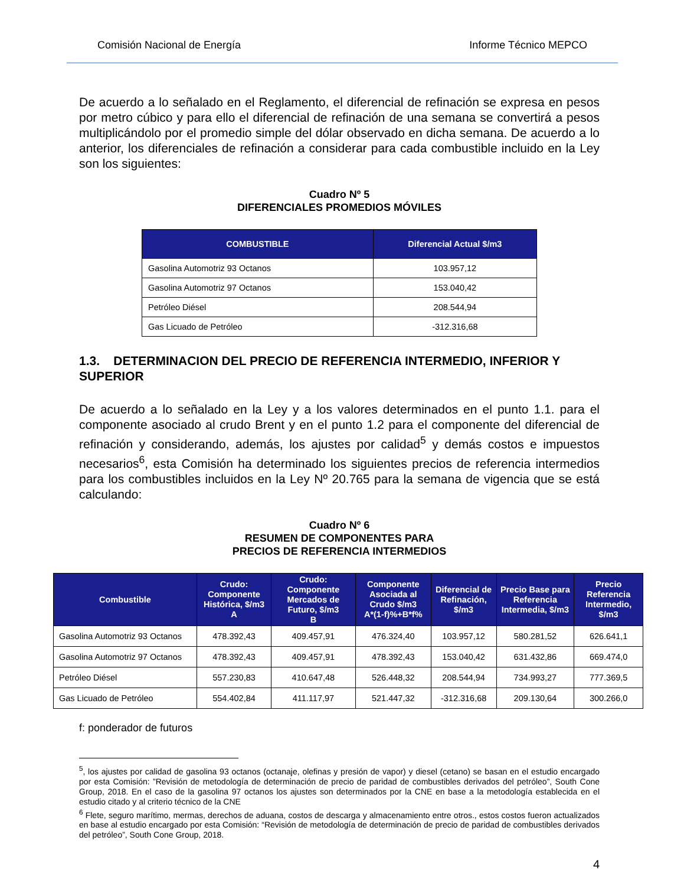Comisión Nacional de Energía Informe Técnico MEPCO
De acuerdo a lo señalado en el Reglamento, el diferencial de refinación se expresa en pesos por metro cúbico y para ello el diferencial de refinación de una semana se convertirá a pesos multiplicándolo por el promedio simple del dólar observado en dicha semana. De acuerdo a lo anterior, los diferenciales de refinación a considerar para cada combustible incluido en la Ley son los siguientes:
Cuadro Nº 5
DIFERENCIALES PROMEDIOS MÓVILES
| COMBUSTIBLE | Diferencial Actual $/m3 |
| --- | --- |
| Gasolina Automotriz 93 Octanos | 103.957,12 |
| Gasolina Automotriz 97 Octanos | 153.040,42 |
| Petróleo Diésel | 208.544,94 |
| Gas Licuado de Petróleo | -312.316,68 |
1.3. DETERMINACION DEL PRECIO DE REFERENCIA INTERMEDIO, INFERIOR Y SUPERIOR
De acuerdo a lo señalado en la Ley y a los valores determinados en el punto 1.1. para el componente asociado al crudo Brent y en el punto 1.2 para el componente del diferencial de refinación y considerando, además, los ajustes por calidad<sup>5</sup> y demás costos e impuestos necesarios<sup>6</sup>, esta Comisión ha determinado los siguientes precios de referencia intermedios para los combustibles incluidos en la Ley Nº 20.765 para la semana de vigencia que se está calculando:
Cuadro Nº 6
RESUMEN DE COMPONENTES PARA
PRECIOS DE REFERENCIA INTERMEDIOS
| Combustible | Crudo: Componente Histórica, $/m3 A | Crudo: Componente Mercados de Futuro, $/m3 B | Componente Asociada al Crudo $/m3 A*(1-f)%+B*f% | Diferencial de Refinación, $/m3 | Precio Base para Referencia Intermedia, $/m3 | Precio Referencia Intermedio, $/m3 |
| --- | --- | --- | --- | --- | --- | --- |
| Gasolina Automotriz 93 Octanos | 478.392,43 | 409.457,91 | 476.324,40 | 103.957,12 | 580.281,52 | 626.641,1 |
| Gasolina Automotriz 97 Octanos | 478.392,43 | 409.457,91 | 478.392,43 | 153.040,42 | 631.432,86 | 669.474,0 |
| Petróleo Diésel | 557.230,83 | 410.647,48 | 526.448,32 | 208.544,94 | 734.993,27 | 777.369,5 |
| Gas Licuado de Petróleo | 554.402,84 | 411.117,97 | 521.447,32 | -312.316,68 | 209.130,64 | 300.266,0 |
f: ponderador de futuros
<sup>5</sup>, los ajustes por calidad de gasolina 93 octanos (octanaje, olefinas y presión de vapor) y diesel (cetano) se basan en el estudio encargado por esta Comisión: ”Revisión de metodología de determinación de precio de paridad de combustibles derivados del petróleo”, South Cone Group, 2018. En el caso de la gasolina 97 octanos los ajustes son determinados por la CNE en base a la metodología establecida en el estudio citado y al criterio técnico de la CNE
<sup>6</sup> Flete, seguro marítimo, mermas, derechos de aduana, costos de descarga y almacenamiento entre otros., estos costos fueron actualizados en base al estudio encargado por esta Comisión: “Revisión de metodología de determinación de precio de paridad de combustibles derivados del petróleo”, South Cone Group, 2018.
4